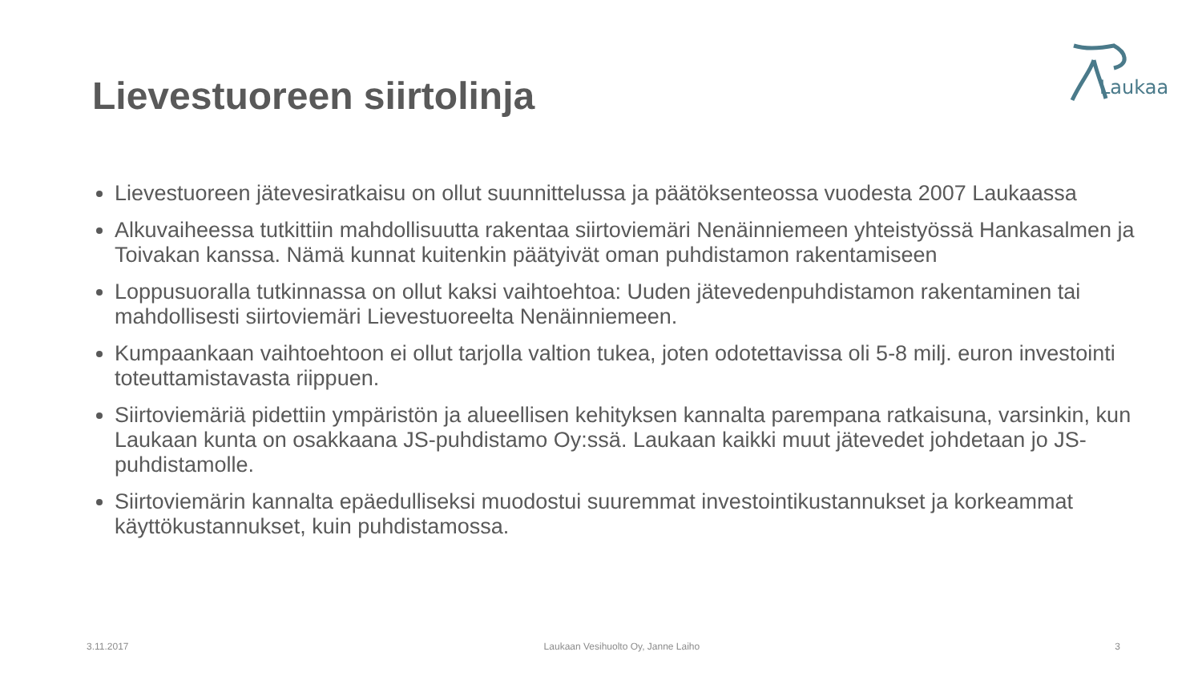Lievestuoreen siirtolinja
Laukaa
Lievestuoreen jätevesiratkaisu on ollut suunnittelussa ja päätöksenteossa vuodesta 2007 Laukaassa
Alkuvaiheessa tutkittiin mahdollisuutta rakentaa siirtoviemäri Nenäinniemeen yhteistyössä Hankasalmen ja Toivakan kanssa. Nämä kunnat kuitenkin päätyivät oman puhdistamon rakentamiseen
Loppusuoralla tutkinnassa on ollut kaksi vaihtoehtoa: Uuden jätevedenpuhdistamon rakentaminen tai mahdollisesti siirtoviemäri Lievestuoreelta Nenäinniemeen.
Kumpaankaan vaihtoehtoon ei ollut tarjolla valtion tukea, joten odotettavissa oli 5-8 milj. euron investointi toteuttamistavasta riippuen.
Siirtoviemäriä pidettiin ympäristön ja alueellisen kehityksen kannalta parempana ratkaisuna, varsinkin, kun Laukaan kunta on osakkaana JS-puhdistamo Oy:ssä. Laukaan kaikki muut jätevedet johdetaan jo JS-puhdistamolle.
Siirtoviemärin kannalta epäedulliseksi muodostui suuremmat investointikustannukset ja korkeammat käyttökustannukset, kuin puhdistamossa.
3.11.2017 Laukaan Vesihuolto Oy, Janne Laiho 3